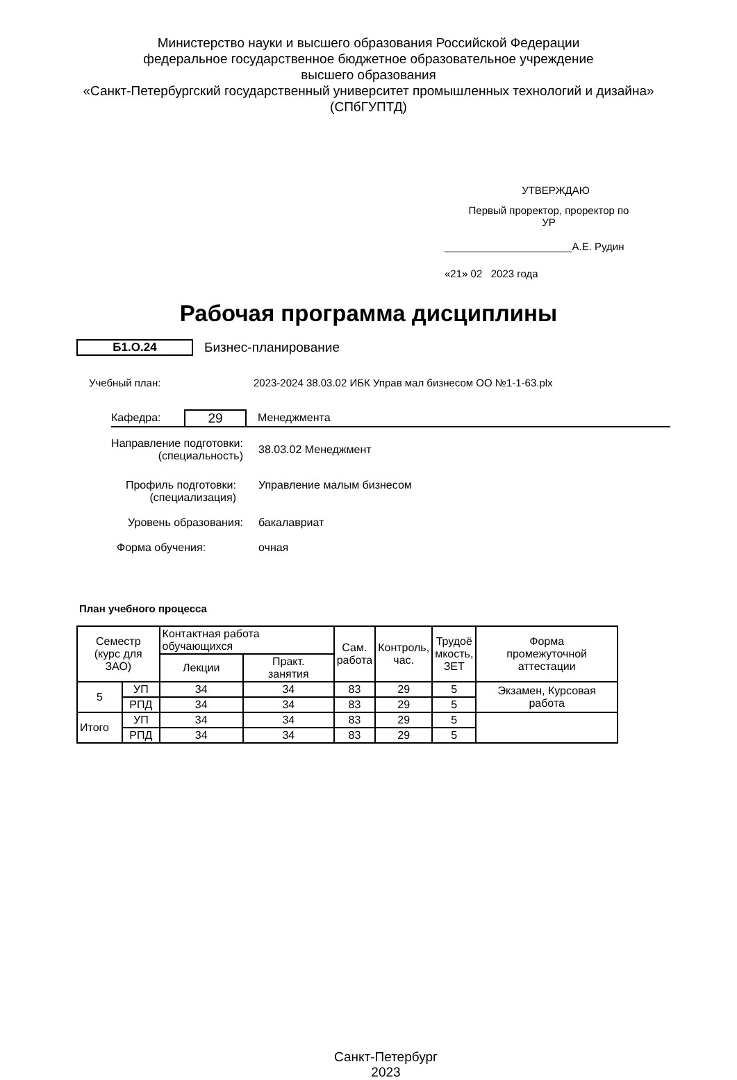Министерство науки и высшего образования Российской Федерации
федеральное государственное бюджетное образовательное учреждение
высшего образования
«Санкт-Петербургский государственный университет промышленных технологий и дизайна»
(СПбГУПТД)
УТВЕРЖДАЮ
Первый проректор, проректор по
УР
______________________А.Е. Рудин
«21» 02 2023 года
Рабочая программа дисциплины
Б1.О.24 Бизнес-планирование
Учебный план:
2023-2024 38.03.02 ИБК Управ мал бизнесом ОО №1-1-63.plx
Кафедра:
29
Менеджмента
Направление подготовки:
(специальность)
38.03.02 Менеджмент
Профиль подготовки:
(специализация)
Управление малым бизнесом
Уровень образования: бакалавриат
Форма обучения: очная
План учебного процесса
| Семестр (курс для ЗАО) | | Контактная работа обучающихся | | Сам. работа | Контроль, час. | Трудоё мкость, ЗЕТ | Форма промежуточной аттестации |
| --- | --- | --- | --- | --- | --- | --- | --- |
| | | Лекции | Практ. занятия | | | | |
| 5 | УП | 34 | 34 | 83 | 29 | 5 | Экзамен, Курсовая работа |
| | РПД | 34 | 34 | 83 | 29 | 5 | |
| Итого | УП | 34 | 34 | 83 | 29 | 5 | |
| | РПД | 34 | 34 | 83 | 29 | 5 | |
Санкт-Петербург
2023